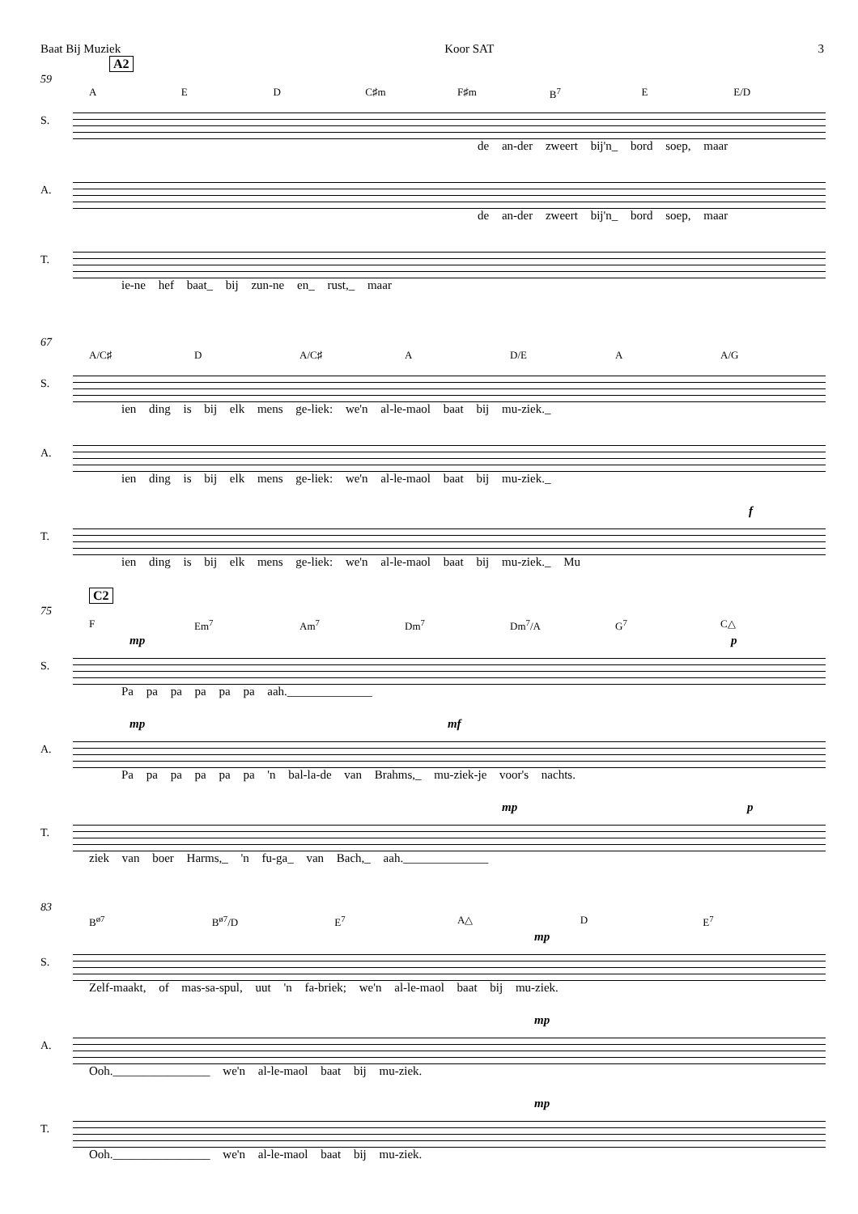Baat Bij Muziek Koor SAT 3
A2
59
A E D C♯m F♯m B<sup>7</sup> E E/D
S.
de an-der zweert bij'n_ bord soep, maar
A.
de an-der zweert bij'n_ bord soep, maar
T.
ie-ne hef baat_ bij zun-ne en_ rust,_ maar
67
A/C♯ D A/C♯ A D/E A A/G
S.
ien ding is bij elk mens ge-liek: we'n al-le-maol baat bij mu-ziek._
A.
ien ding is bij elk mens ge-liek: we'n al-le-maol baat bij mu-ziek._
f
T.
ien ding is bij elk mens ge-liek: we'n al-le-maol baat bij mu-ziek._ Mu
C2
75
F Em<sup>7</sup> Am<sup>7</sup> Dm<sup>7</sup> Dm<sup>7</sup>/A G<sup>7</sup> C△
mp p
S.
Pa pa pa pa pa pa aah.______________
mp mf
A.
Pa pa pa pa pa pa 'n bal-la-de van Brahms,_ mu-ziek-je voor's nachts.
mp p
T.
ziek van boer Harms,_ 'n fu-ga_ van Bach,_ aah.______________
83
B<sup>ø7</sup> B<sup>ø7</sup>/D E<sup>7</sup> A△ D E<sup>7</sup>
mp
S.
Zelf-maakt, of mas-sa-spul, uut 'n fa-briek; we'n al-le-maol baat bij mu-ziek.
mp
A.
Ooh.________________ we'n al-le-maol baat bij mu-ziek.
mp
T.
Ooh.________________ we'n al-le-maol baat bij mu-ziek.